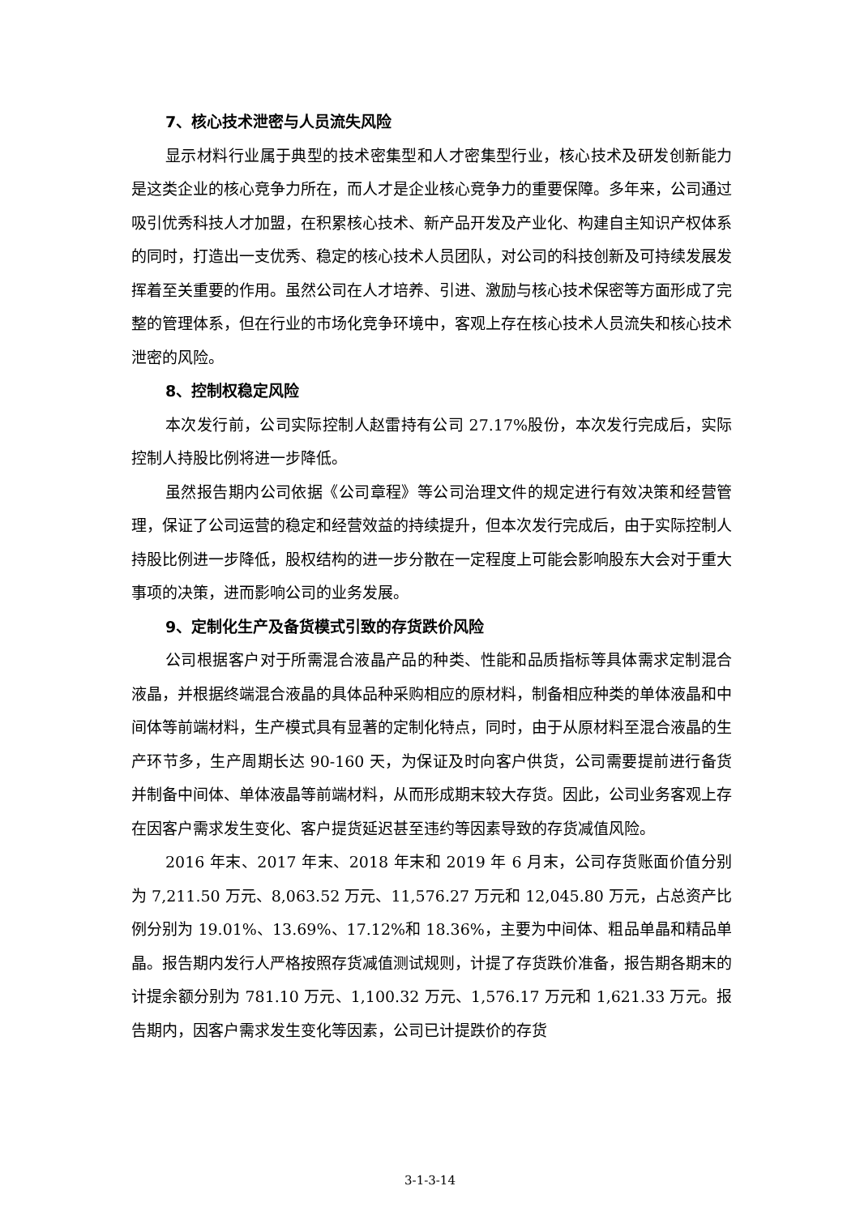7、核心技术泄密与人员流失风险
显示材料行业属于典型的技术密集型和人才密集型行业，核心技术及研发创新能力是这类企业的核心竞争力所在，而人才是企业核心竞争力的重要保障。多年来，公司通过吸引优秀科技人才加盟，在积累核心技术、新产品开发及产业化、构建自主知识产权体系的同时，打造出一支优秀、稳定的核心技术人员团队，对公司的科技创新及可持续发展发挥着至关重要的作用。虽然公司在人才培养、引进、激励与核心技术保密等方面形成了完整的管理体系，但在行业的市场化竞争环境中，客观上存在核心技术人员流失和核心技术泄密的风险。
8、控制权稳定风险
本次发行前，公司实际控制人赵雷持有公司 27.17%股份，本次发行完成后，实际控制人持股比例将进一步降低。
虽然报告期内公司依据《公司章程》等公司治理文件的规定进行有效决策和经营管理，保证了公司运营的稳定和经营效益的持续提升，但本次发行完成后，由于实际控制人持股比例进一步降低，股权结构的进一步分散在一定程度上可能会影响股东大会对于重大事项的决策，进而影响公司的业务发展。
9、定制化生产及备货模式引致的存货跌价风险
公司根据客户对于所需混合液晶产品的种类、性能和品质指标等具体需求定制混合液晶，并根据终端混合液晶的具体品种采购相应的原材料，制备相应种类的单体液晶和中间体等前端材料，生产模式具有显著的定制化特点，同时，由于从原材料至混合液晶的生产环节多，生产周期长达 90-160 天，为保证及时向客户供货，公司需要提前进行备货并制备中间体、单体液晶等前端材料，从而形成期末较大存货。因此，公司业务客观上存在因客户需求发生变化、客户提货延迟甚至违约等因素导致的存货减值风险。
2016 年末、2017 年末、2018 年末和 2019 年 6 月末，公司存货账面价值分别为 7,211.50 万元、8,063.52 万元、11,576.27 万元和 12,045.80 万元，占总资产比例分别为 19.01%、13.69%、17.12%和 18.36%，主要为中间体、粗品单晶和精品单晶。报告期内发行人严格按照存货减值测试规则，计提了存货跌价准备，报告期各期末的计提余额分别为 781.10 万元、1,100.32 万元、1,576.17 万元和 1,621.33 万元。报告期内，因客户需求发生变化等因素，公司已计提跌价的存货
3-1-3-14